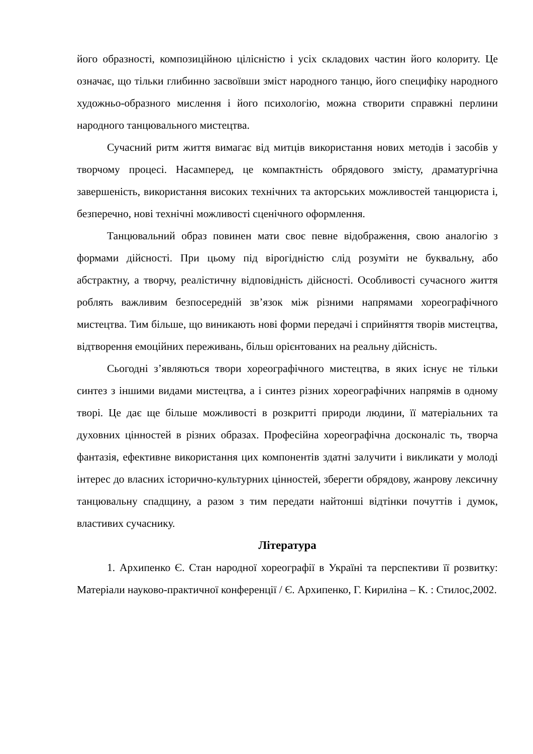його образності, композиційною цілісністю і усіх складових частин його колориту. Це означає, що тільки глибинно засвоївши зміст народного танцю, його специфіку народного художньо-образного мислення і його психологію, можна створити справжні перлини народного танцювального мистецтва.
Сучасний ритм життя вимагає від митців використання нових методів і засобів у творчому процесі. Насамперед, це компактність обрядового змісту, драматургічна завершеність, використання високих технічних та акторських можливостей танцюриста і, безперечно, нові технічні можливості сценічного оформлення.
Танцювальний образ повинен мати своє певне відображення, свою аналогію з формами дійсності. При цьому під вірогідністю слід розуміти не буквальну, або абстрактну, а творчу, реалістичну відповідність дійсності. Особливості сучасного життя роблять важливим безпосередній зв’язок між різними напрямами хореографічного мистецтва. Тим більше, що виникають нові форми передачі і сприйняття творів мистецтва, відтворення емоційних переживань, більш орієнтованих на реальну дійсність.
Сьогодні з’являються твори хореографічного мистецтва, в яких існує не тільки синтез з іншими видами мистецтва, а і синтез різних хореографічних напрямів в одному творі. Це дає ще більше можливості в розкритті природи людини, її матеріальних та духовних цінностей в різних образах. Професійна хореографічна досконаліс ть, творча фантазія, ефективне використання цих компонентів здатні залучити і викликати у молоді інтерес до власних історично-культурних цінностей, зберегти обрядову, жанрову лексичну танцювальну спадщину, а разом з тим передати найтонші відтінки почуттів і думок, властивих сучаснику.
Література
1. Архипенко Є. Стан народної хореографії в Україні та перспективи її розвитку: Матеріали науково-практичної конференції / Є. Архипенко, Г. Кириліна – К. : Стилос,2002.